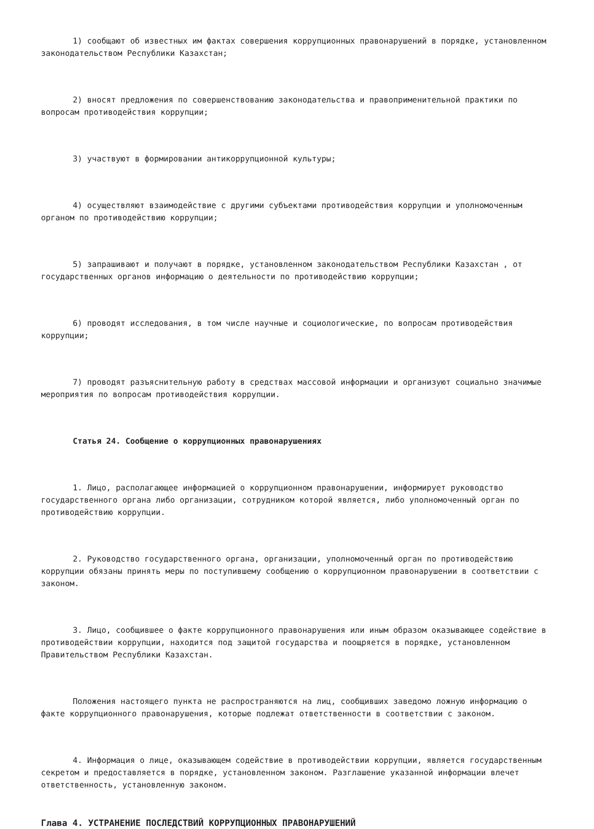1) сообщают об известных им фактах совершения коррупционных правонарушений в порядке, установленном законодательством Республики Казахстан;
2) вносят предложения по совершенствованию законодательства и правоприменительной практики по вопросам противодействия коррупции;
3) участвуют в формировании антикоррупционной культуры;
4) осуществляют взаимодействие с другими субъектами противодействия коррупции и уполномоченным органом по противодействию коррупции;
5) запрашивают и получают в порядке, установленном законодательством Республики Казахстан , от государственных органов информацию о деятельности по противодействию коррупции;
6) проводят исследования, в том числе научные и социологические, по вопросам противодействия коррупции;
7) проводят разъяснительную работу в средствах массовой информации и организуют социально значимые мероприятия по вопросам противодействия коррупции.
Статья 24. Сообщение о коррупционных правонарушениях
1. Лицо, располагающее информацией о коррупционном правонарушении, информирует руководство государственного органа либо организации, сотрудником которой является, либо уполномоченный орган по противодействию коррупции.
2. Руководство государственного органа, организации, уполномоченный орган по противодействию коррупции обязаны принять меры по поступившему сообщению о коррупционном правонарушении в соответствии с законом.
3. Лицо, сообщившее о факте коррупционного правонарушения или иным образом оказывающее содействие в противодействии коррупции, находится под защитой государства и поощряется в порядке, установленном Правительством Республики Казахстан.
Положения настоящего пункта не распространяются на лиц, сообщивших заведомо ложную информацию о факте коррупционного правонарушения, которые подлежат ответственности в соответствии с законом.
4. Информация о лице, оказывающем содействие в противодействии коррупции, является государственным секретом и предоставляется в порядке, установленном законом. Разглашение указанной информации влечет ответственность, установленную законом.
Глава 4. УСТРАНЕНИЕ ПОСЛЕДСТВИЙ КОРРУПЦИОННЫХ ПРАВОНАРУШЕНИЙ